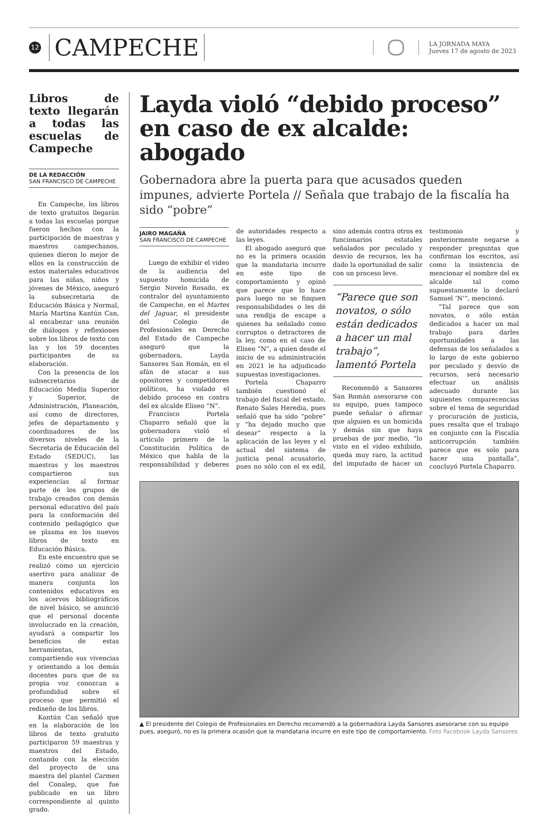12
CAMPECHE
LA JORNADA MAYA
Jueves 17 de agosto de 2023
Libros de texto llegarán a todas las escuelas de Campeche
DE LA REDACCIÓN
SAN FRANCISCO DE CAMPECHE
En Campeche, los libros de texto gratuitos llegarán a todas las escuelas porque fueron hechos con la participación de maestras y maestros campechanos, quienes dieron lo mejor de ellos en la construcción de estos materiales educativos para las niñas, niños y jóvenes de México, aseguró la subsecretaria de Educación Básica y Normal, María Martina Kantún Can, al encabezar una reunión de diálogos y reflexiones sobre los libros de texto con las y los 59 docentes participantes de su elaboración.
Con la presencia de los subsecretarios de Educación Media Superior y Superior, de Administración, Planeación, así como de directores, jefes de departamento y coordinadores de los diversos niveles de la Secretaría de Educación del Estado (SEDUC), las maestras y los maestros compartieron sus experiencias al formar parte de los grupos de trabajo creados con demás personal educativo del país para la conformación del contenido pedagógico que se plasma en los nuevos libros de texto en Educación Básica.
En este encuentro que se realizó como un ejercicio asertivo para analizar de manera conjunta los contenidos educativos en los acervos bibliográficos de nivel básico, se anunció que el personal docente involucrado en la creación, ayudará a compartir los beneficios de estas herramientas, compartiendo sus vivencias y orientando a los demás docentes para que de su propia voz conozcan a profundidad sobre el proceso que permitió el rediseño de los libros.
Kantún Can señaló que en la elaboración de los libros de texto gratuito participaron 59 maestras y maestros del Estado, contando con la elección del proyecto de una maestra del plantel Carmen del Conalep, que fue publicado en un libro correspondiente al quinto grado.
Layda violó “debido proceso” en caso de ex alcalde: abogado
Gobernadora abre la puerta para que acusados queden impunes, advierte Portela // Señala que trabajo de la fiscalía ha sido “pobre”
JAIRO MAGAÑA
SAN FRANCISCO DE CAMPECHE
Luego de exhibir el video de la audiencia del supuesto homicida de Sergio Novelo Rosado, ex contralor del ayuntamiento de Campeche, en el Martes del Jaguar, el presidente del Colegio de Profesionales en Derecho del Estado de Campeche aseguró que la gobernadora, Layda Sansores San Román, en el afán de atacar a sus opositores y competidores políticos, ha violado el debido proceso en contra del ex alcalde Eliseo “N”.
Francisco Portela Chaparro señaló que la gobernadora violó el artículo primero de la Constitución Política de México que habla de la responsabilidad y deberes de autoridades respecto a las leyes.
El abogado aseguró que no es la primera ocasión que la mandataria incurre en este tipo de comportamiento y opinó que parece que lo hace para luego no se finquen responsabilidades o les dé una rendija de escape a quienes ha señalado como corruptos o detractores de la ley, como en el caso de Eliseo “N”, a quien desde el inicio de su administración en 2021 le ha adjudicado supuestas investigaciones.
Portela Chaparro también cuestionó el trabajo del fiscal del estado, Renato Sales Heredia, pues señaló que ha sido “pobre” y “ha dejado mucho que desear” respecto a la aplicación de las leyes y el actual del sistema de justicia penal acusatorio, pues no sólo con el ex edil, sino además contra otros ex funcionarios estatales señalados por peculado y desvío de recursos, les ha dado la oportunidad de salir con un proceso leve.
“Parece que son novatos, o sólo están dedicados a hacer un mal trabajo”, lamentó Portela
Recomendó a Sansores San Román asesorarse con su equipo, pues tampoco puede señalar o afirmar que alguien es un homicida y demás sin que haya pruebas de por medio, “lo visto en el video exhibido, queda muy raro, la actitud del imputado de hacer un testimonio y posteriormente negarse a responder preguntas que confirman los escritos, así como la insistencia de mencionar el nombre del ex alcalde tal como supuestamente lo declaró Samuel ‘N’”, mencionó.
“Tal parece que son novatos, o sólo están dedicados a hacer un mal trabajo para darles oportunidades a las defensas de los señalados a lo largo de este gobierno por peculado y desvío de recursos, será necesario efectuar un análisis adecuado durante las siguientes comparecencias sobre el tema de seguridad y procuración de justicia, pues resalta que el trabajo en conjunto con la Fiscalía anticorrupción también parece que es solo para hacer una pantalla”, concluyó Portela Chaparro.
▲ El presidente del Colegio de Profesionales en Derecho recomendó a la gobernadora Layda Sansores asesorarse con su equipo pues, aseguró, no es la primera ocasión que la mandataria incurre en este tipo de comportamiento. Foto Facebook Layda Sansores